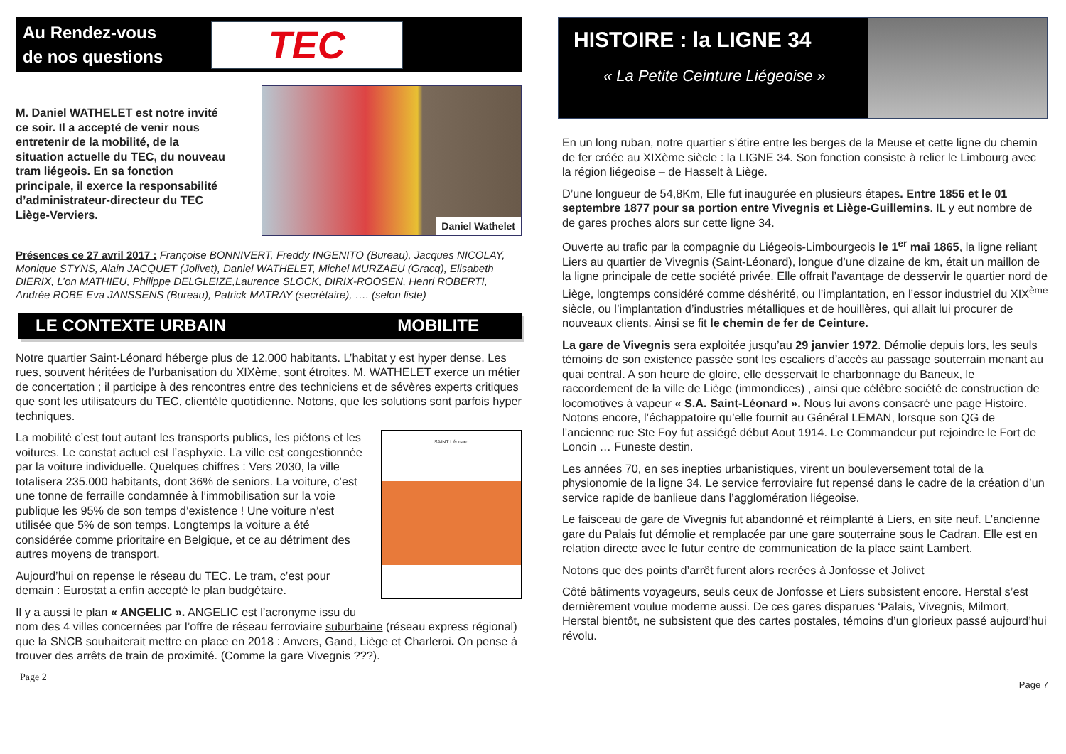Au Rendez-vous
de nos questions
TEC
M. Daniel WATHELET est notre invité ce soir. Il a accepté de venir nous entretenir de la mobilité, de la situation actuelle du TEC, du nouveau tram liégeois. En sa fonction principale, il exerce la responsabilité d’administrateur-directeur du TEC Liège-Verviers.
Daniel Wathelet
Présences ce 27 avril 2017 : Françoise BONNIVERT, Freddy INGENITO (Bureau), Jacques NICOLAY, Monique STYNS, Alain JACQUET (Jolivet), Daniel WATHELET, Michel MURZAEU (Gracq), Elisabeth DIERIX, L’on MATHIEU, Philippe DELGLEIZE,Laurence SLOCK, DIRIX-ROOSEN, Henri ROBERTI, Andrée ROBE Eva JANSSENS (Bureau), Patrick MATRAY (secrétaire), …. (selon liste)
LE CONTEXTE URBAIN MOBILITE
Notre quartier Saint-Léonard héberge plus de 12.000 habitants. L’habitat y est hyper dense. Les rues, souvent héritées de l’urbanisation du XIXème, sont étroites. M. WATHELET exerce un métier de concertation ; il participe à des rencontres entre des techniciens et de sévères experts critiques que sont les utilisateurs du TEC, clientèle quotidienne. Notons, que les solutions sont parfois hyper techniques.
SAINT Léonard
La mobilité c’est tout autant les transports publics, les piétons et les voitures. Le constat actuel est l’asphyxie. La ville est congestionnée par la voiture individuelle. Quelques chiffres : Vers 2030, la ville totalisera 235.000 habitants, dont 36% de seniors. La voiture, c’est une tonne de ferraille condamnée à l’immobilisation sur la voie publique les 95% de son temps d’existence ! Une voiture n’est utilisée que 5% de son temps. Longtemps la voiture a été considérée comme prioritaire en Belgique, et ce au détriment des autres moyens de transport.
Aujourd’hui on repense le réseau du TEC. Le tram, c’est pour demain : Eurostat a enfin accepté le plan budgétaire.
Il y a aussi le plan « ANGELIC ». ANGELIC est l’acronyme issu du nom des 4 villes concernées par l’offre de réseau ferroviaire suburbaine (réseau express régional) que la SNCB souhaiterait mettre en place en 2018 : Anvers, Gand, Liège et Charleroi. On pense à trouver des arrêts de train de proximité. (Comme la gare Vivegnis ???).
Page 2
HISTOIRE : la LIGNE 34
« La Petite Ceinture Liégeoise »
En un long ruban, notre quartier s’étire entre les berges de la Meuse et cette ligne du chemin de fer créée au XIXème siècle : la LIGNE 34. Son fonction consiste à relier le Limbourg avec la région liégeoise – de Hasselt à Liège.
D’une longueur de 54,8Km, Elle fut inaugurée en plusieurs étapes. Entre 1856 et le 01 septembre 1877 pour sa portion entre Vivegnis et Liège-Guillemins. IL y eut nombre de de gares proches alors sur cette ligne 34.
Ouverte au trafic par la compagnie du Liégeois-Limbourgeois le 1<sup>er</sup> mai 1865, la ligne reliant Liers au quartier de Vivegnis (Saint-Léonard), longue d’une dizaine de km, était un maillon de la ligne principale de cette société privée. Elle offrait l’avantage de desservir le quartier nord de Liège, longtemps considéré comme déshérité, ou l’implantation, en l’essor industriel du XIX<sup>ème</sup> siècle, ou l’implantation d’industries métalliques et de houillères, qui allait lui procurer de nouveaux clients. Ainsi se fit le chemin de fer de Ceinture.
La gare de Vivegnis sera exploitée jusqu’au 29 janvier 1972. Démolie depuis lors, les seuls témoins de son existence passée sont les escaliers d’accès au passage souterrain menant au quai central. A son heure de gloire, elle desservait le charbonnage du Baneux, le raccordement de la ville de Liège (immondices) , ainsi que célèbre société de construction de locomotives à vapeur « S.A. Saint-Léonard ». Nous lui avons consacré une page Histoire. Notons encore, l’échappatoire qu’elle fournit au Général LEMAN, lorsque son QG de l’ancienne rue Ste Foy fut assiégé début Aout 1914. Le Commandeur put rejoindre le Fort de Loncin … Funeste destin.
Les années 70, en ses inepties urbanistiques, virent un bouleversement total de la physionomie de la ligne 34. Le service ferroviaire fut repensé dans le cadre de la création d’un service rapide de banlieue dans l’agglomération liégeoise.
Le faisceau de gare de Vivegnis fut abandonné et réimplanté à Liers, en site neuf. L’ancienne gare du Palais fut démolie et remplacée par une gare souterraine sous le Cadran. Elle est en relation directe avec le futur centre de communication de la place saint Lambert.
Notons que des points d’arrêt furent alors recrées à Jonfosse et Jolivet
Côté bâtiments voyageurs, seuls ceux de Jonfosse et Liers subsistent encore. Herstal s’est dernièrement voulue moderne aussi. De ces gares disparues ‘Palais, Vivegnis, Milmort, Herstal bientôt, ne subsistent que des cartes postales, témoins d’un glorieux passé aujourd’hui révolu.
Page 7